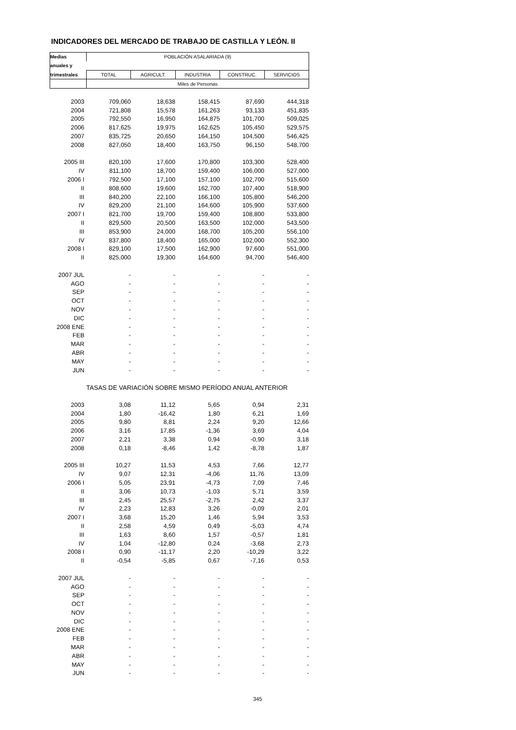INDICADORES DEL MERCADO DE TRABAJO DE CASTILLA Y LEÓN. II
| Medias | POBLACIÓN ASALARIADA (9) | | | | |
| --- | --- | --- | --- | --- | --- |
| anuales y | | | | | |
| trimestrales | TOTAL | AGRICULT. | INDUSTRIA | CONSTRUC. | SERVICIOS |
| | Miles de Personas | | | | |
| 2003 | 709,060 | 18,638 | 158,415 | 87,690 | 444,318 |
| 2004 | 721,808 | 15,578 | 161,263 | 93,133 | 451,835 |
| 2005 | 792,550 | 16,950 | 164,875 | 101,700 | 509,025 |
| 2006 | 817,625 | 19,975 | 162,625 | 105,450 | 529,575 |
| 2007 | 835,725 | 20,650 | 164,150 | 104,500 | 546,425 |
| 2008 | 827,050 | 18,400 | 163,750 | 96,150 | 548,700 |
| 2005 III | 820,100 | 17,600 | 170,800 | 103,300 | 528,400 |
| IV | 811,100 | 18,700 | 159,400 | 106,000 | 527,000 |
| 2006 I | 792,500 | 17,100 | 157,100 | 102,700 | 515,600 |
| II | 808,600 | 19,600 | 162,700 | 107,400 | 518,900 |
| III | 840,200 | 22,100 | 166,100 | 105,800 | 546,200 |
| IV | 829,200 | 21,100 | 164,600 | 105,900 | 537,600 |
| 2007 I | 821,700 | 19,700 | 159,400 | 108,800 | 533,800 |
| II | 829,500 | 20,500 | 163,500 | 102,000 | 543,500 |
| III | 853,900 | 24,000 | 168,700 | 105,200 | 556,100 |
| IV | 837,800 | 18,400 | 165,000 | 102,000 | 552,300 |
| 2008 I | 829,100 | 17,500 | 162,900 | 97,600 | 551,000 |
| II | 825,000 | 19,300 | 164,600 | 94,700 | 546,400 |
| 2007 JUL | - | - | - | - | - |
| AGO | - | - | - | - | - |
| SEP | - | - | - | - | - |
| OCT | - | - | - | - | - |
| NOV | - | - | - | - | - |
| DIC | - | - | - | - | - |
| 2008 ENE | - | - | - | - | - |
| FEB | - | - | - | - | - |
| MAR | - | - | - | - | - |
| ABR | - | - | - | - | - |
| MAY | - | - | - | - | - |
| JUN | - | - | - | - | - |
| | TASAS DE VARIACIÓN SOBRE MISMO PERÍODO ANUAL ANTERIOR | | | | |
| 2003 | 3,08 | 11,12 | 5,65 | 0,94 | 2,31 |
| 2004 | 1,80 | -16,42 | 1,80 | 6,21 | 1,69 |
| 2005 | 9,80 | 8,81 | 2,24 | 9,20 | 12,66 |
| 2006 | 3,16 | 17,85 | -1,36 | 3,69 | 4,04 |
| 2007 | 2,21 | 3,38 | 0,94 | -0,90 | 3,18 |
| 2008 | 0,18 | -8,46 | 1,42 | -8,78 | 1,87 |
| 2005 III | 10,27 | 11,53 | 4,53 | 7,66 | 12,77 |
| IV | 9,07 | 12,31 | -4,06 | 11,76 | 13,09 |
| 2006 I | 5,05 | 23,91 | -4,73 | 7,09 | 7,46 |
| II | 3,06 | 10,73 | -1,03 | 5,71 | 3,59 |
| III | 2,45 | 25,57 | -2,75 | 2,42 | 3,37 |
| IV | 2,23 | 12,83 | 3,26 | -0,09 | 2,01 |
| 2007 I | 3,68 | 15,20 | 1,46 | 5,94 | 3,53 |
| II | 2,58 | 4,59 | 0,49 | -5,03 | 4,74 |
| III | 1,63 | 8,60 | 1,57 | -0,57 | 1,81 |
| IV | 1,04 | -12,80 | 0,24 | -3,68 | 2,73 |
| 2008 I | 0,90 | -11,17 | 2,20 | -10,29 | 3,22 |
| II | -0,54 | -5,85 | 0,67 | -7,16 | 0,53 |
| 2007 JUL | - | - | - | - | - |
| AGO | - | - | - | - | - |
| SEP | - | - | - | - | - |
| OCT | - | - | - | - | - |
| NOV | - | - | - | - | - |
| DIC | - | - | - | - | - |
| 2008 ENE | - | - | - | - | - |
| FEB | - | - | - | - | - |
| MAR | - | - | - | - | - |
| ABR | - | - | - | - | - |
| MAY | - | - | - | - | - |
| JUN | - | - | - | - | - |
345